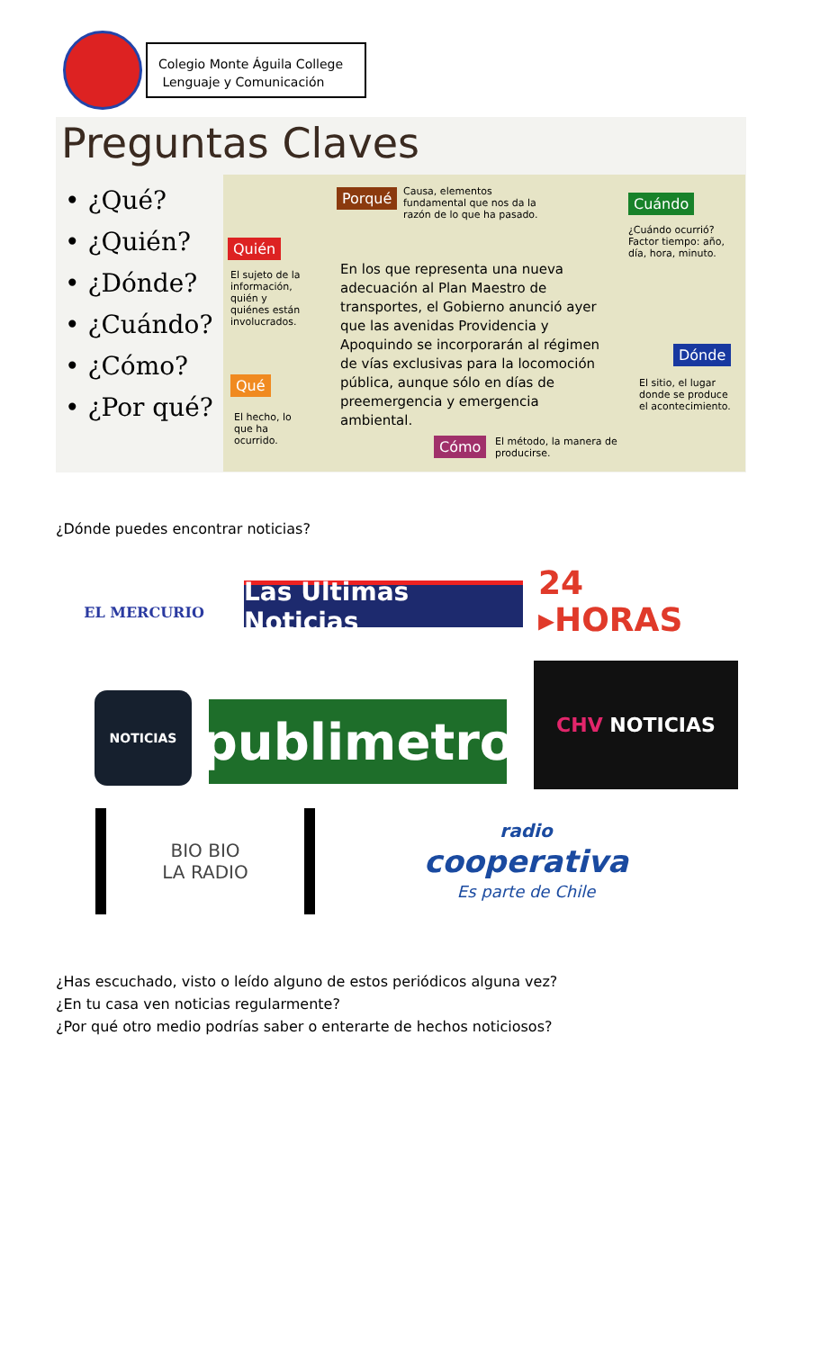Colegio Monte Águila College
Lenguaje y Comunicación
Preguntas Claves
• ¿Qué?
• ¿Quién?
• ¿Dónde?
• ¿Cuándo?
• ¿Cómo?
• ¿Por qué?
Porqué Causa, elementos fundamental que nos da la razón de lo que ha pasado.
Cuándo
¿Cuándo ocurrió? Factor tiempo: año, día, hora, minuto.
Quién
El sujeto de la información, quién y quiénes están involucrados.
En los que representa una nueva adecuación al Plan Maestro de transportes, el Gobierno anunció ayer que las avenidas Providencia y Apoquindo se incorporarán al régimen de vías exclusivas para la locomoción pública, aunque sólo en días de preemergencia y emergencia ambiental.
Dónde
El sitio, el lugar donde se produce el acontecimiento. Qué
El hecho, lo que ha ocurrido.
Cómo El método, la manera de producirse.
¿Dónde puedes encontrar noticias?
EL MERCURIO
Las Últimas Noticias
24 ▸HORAS
NOTICIAS
publimetro
CHV NOTICIAS
BIO BIO
LA RADIO
radio
cooperativa
Es parte de Chile
¿Has escuchado, visto o leído alguno de estos periódicos alguna vez?
¿En tu casa ven noticias regularmente?
¿Por qué otro medio podrías saber o enterarte de hechos noticiosos?